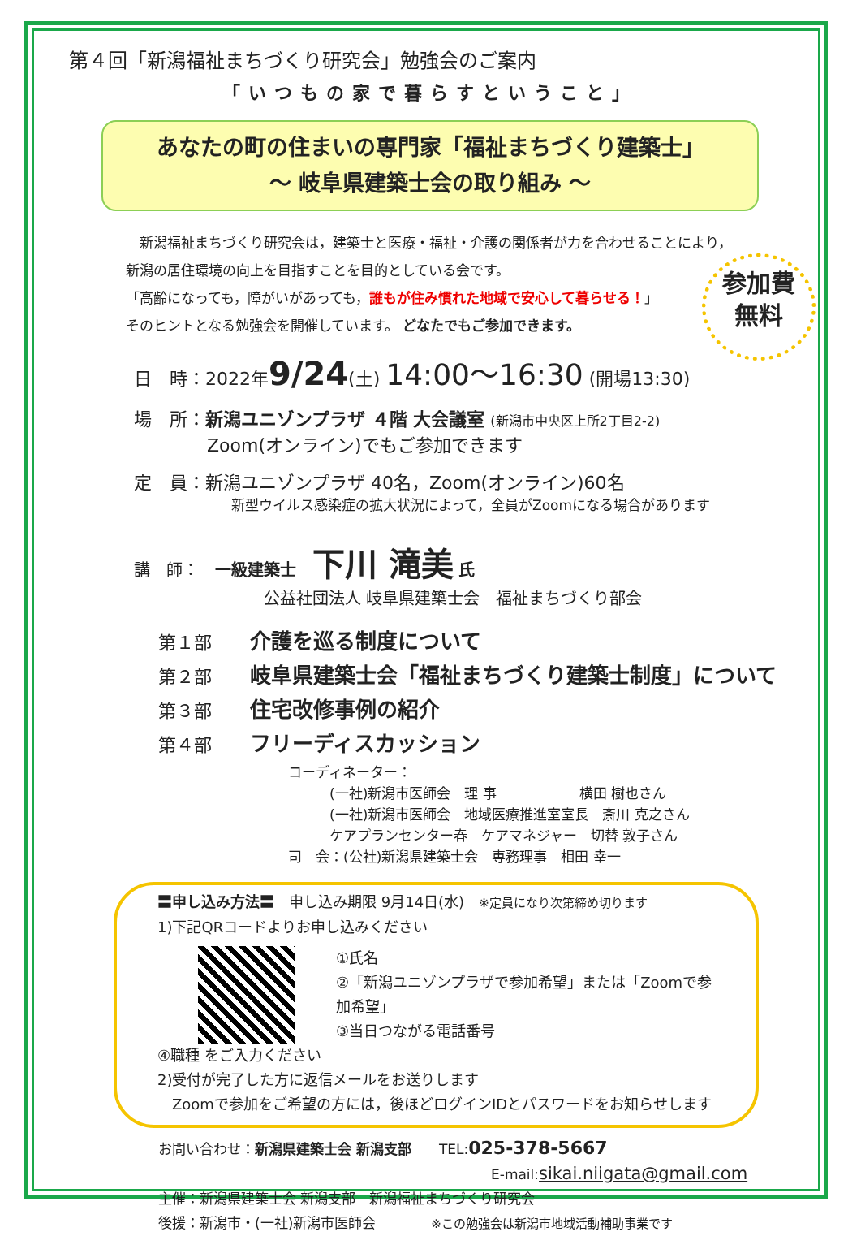第４回「新潟福祉まちづくり研究会」勉強会のご案内
「いつもの家で暮らすということ」
あなたの町の住まいの専門家「福祉まちづくり建築士」
～ 岐阜県建築士会の取り組み ～
　新潟福祉まちづくり研究会は，建築士と医療・福祉・介護の関係者が力を合わせることにより，
新潟の居住環境の向上を目指すことを目的としている会です。
「高齢になっても，障がいがあっても，誰もが住み慣れた地域で安心して暮らせる！」
そのヒントとなる勉強会を開催しています。 どなたでもご参加できます。
参加費
無料
日　時：2022年9/24(土) 14:00～16:30 (開場13:30)
場　所：新潟ユニゾンプラザ ４階 大会議室 (新潟市中央区上所2丁目2-2)
Zoom(オンライン)でもご参加できます
定　員：新潟ユニゾンプラザ 40名，Zoom(オンライン)60名
新型ウイルス感染症の拡大状況によって，全員がZoomになる場合があります
講　師：　一級建築士　下川 滝美 氏
公益社団法人 岐阜県建築士会　福祉まちづくり部会
第１部 介護を巡る制度について
第２部 岐阜県建築士会「福祉まちづくり建築士制度」について
第３部 住宅改修事例の紹介
第４部 フリーディスカッション
コーディネーター：
　　　(一社)新潟市医師会　理 事　　　　　　横田 樹也さん
　　　(一社)新潟市医師会　地域医療推進室室長　斎川 克之さん
　　　ケアプランセンター春　ケアマネジャー　切替 敦子さん
司　会：(公社)新潟県建築士会　専務理事　相田 幸一
〓申し込み方法〓　申し込み期限 9月14日(水)　※定員になり次第締め切ります
1)下記QRコードよりお申し込みください
①氏名
②「新潟ユニゾンプラザで参加希望」または「Zoomで参加希望」
③当日つながる電話番号
④職種 をご入力ください
2)受付が完了した方に返信メールをお送りします
　Zoomで参加をご希望の方には，後ほどログインIDとパスワードをお知らせします
お問い合わせ：新潟県建築士会 新潟支部　　TEL:025-378-5667
E-mail:sikai.niigata@gmail.com
主催：新潟県建築士会 新潟支部　新潟福祉まちづくり研究会
後援：新潟市・(一社)新潟市医師会　　　　※この勉強会は新潟市地域活動補助事業です